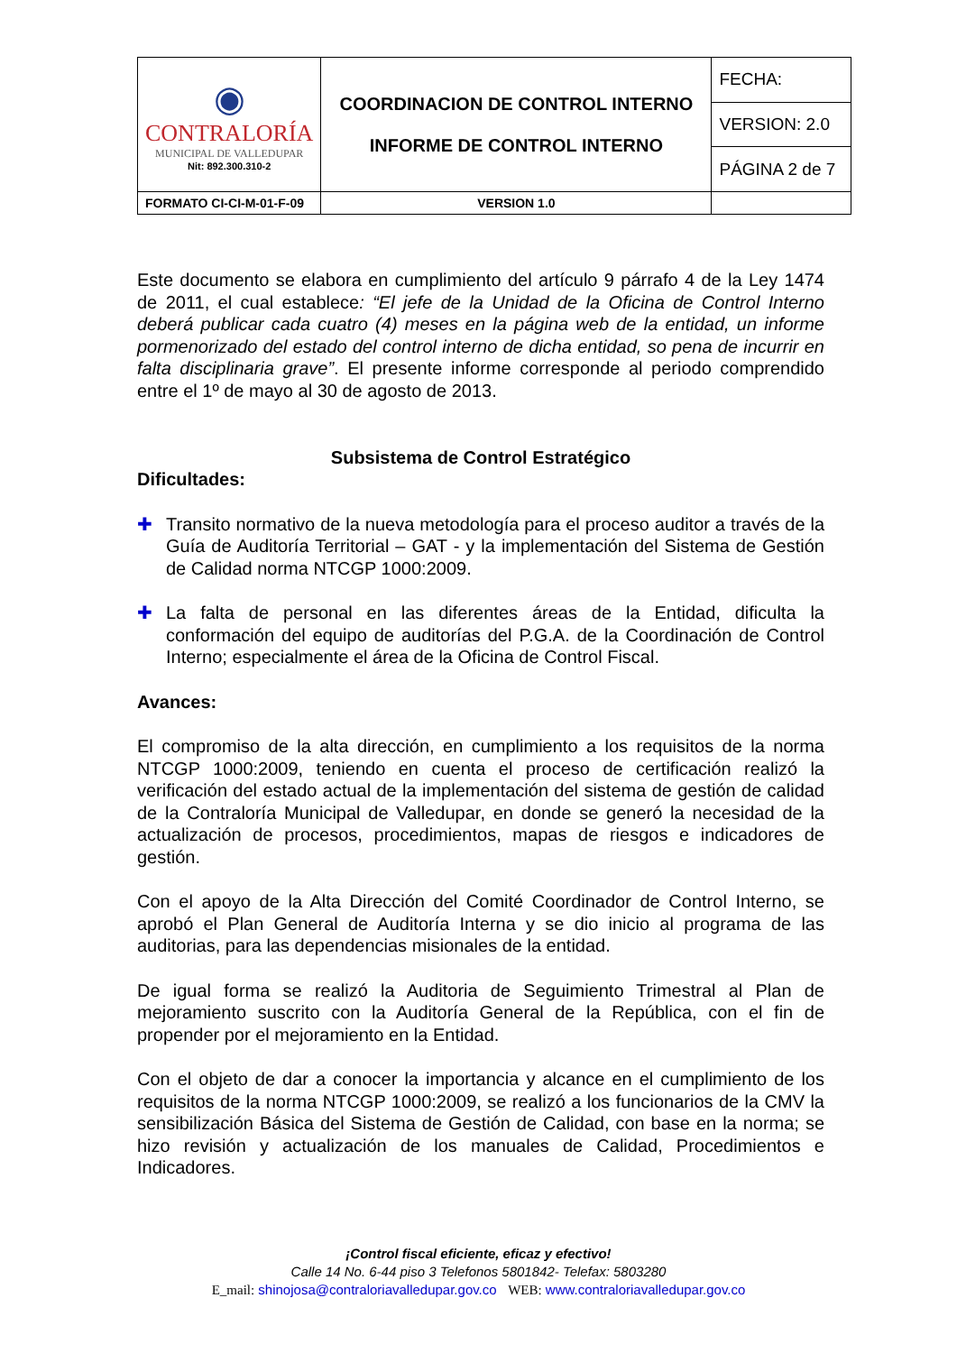| ◉ CONTRALORÍA MUNICIPAL DE VALLEDUPAR Nit: 892.300.310-2 | COORDINACION DE CONTROL INTERNO INFORME DE CONTROL INTERNO | FECHA: |
| | | VERSION: 2.0 |
| | | PÁGINA 2 de 7 |
| FORMATO CI-CI-M-01-F-09 | VERSION 1.0 | |
Este documento se elabora en cumplimiento del artículo 9 párrafo 4 de la Ley 1474 de 2011, el cual establece: “El jefe de la Unidad de la Oficina de Control Interno deberá publicar cada cuatro (4) meses en la página web de la entidad, un informe pormenorizado del estado del control interno de dicha entidad, so pena de incurrir en falta disciplinaria grave”. El presente informe corresponde al periodo comprendido entre el 1º de mayo al 30 de agosto de 2013.
Subsistema de Control Estratégico
Dificultades:
✚ Transito normativo de la nueva metodología para el proceso auditor a través de la Guía de Auditoría Territorial – GAT - y la implementación del Sistema de Gestión de Calidad norma NTCGP 1000:2009.
✚ La falta de personal en las diferentes áreas de la Entidad, dificulta la conformación del equipo de auditorías del P.G.A. de la Coordinación de Control Interno; especialmente el área de la Oficina de Control Fiscal.
Avances:
El compromiso de la alta dirección, en cumplimiento a los requisitos de la norma NTCGP 1000:2009, teniendo en cuenta el proceso de certificación realizó la verificación del estado actual de la implementación del sistema de gestión de calidad de la Contraloría Municipal de Valledupar, en donde se generó la necesidad de la actualización de procesos, procedimientos, mapas de riesgos e indicadores de gestión.
Con el apoyo de la Alta Dirección del Comité Coordinador de Control Interno, se aprobó el Plan General de Auditoría Interna y se dio inicio al programa de las auditorias, para las dependencias misionales de la entidad.
De igual forma se realizó la Auditoria de Seguimiento Trimestral al Plan de mejoramiento suscrito con la Auditoría General de la República, con el fin de propender por el mejoramiento en la Entidad.
Con el objeto de dar a conocer la importancia y alcance en el cumplimiento de los requisitos de la norma NTCGP 1000:2009, se realizó a los funcionarios de la CMV la sensibilización Básica del Sistema de Gestión de Calidad, con base en la norma; se hizo revisión y actualización de los manuales de Calidad, Procedimientos e Indicadores.
¡Control fiscal eficiente, eficaz y efectivo!
Calle 14 No. 6-44 piso 3 Telefonos 5801842- Telefax: 5803280
E_mail: shinojosa@contraloriavalledupar.gov.co WEB: www.contraloriavalledupar.gov.co